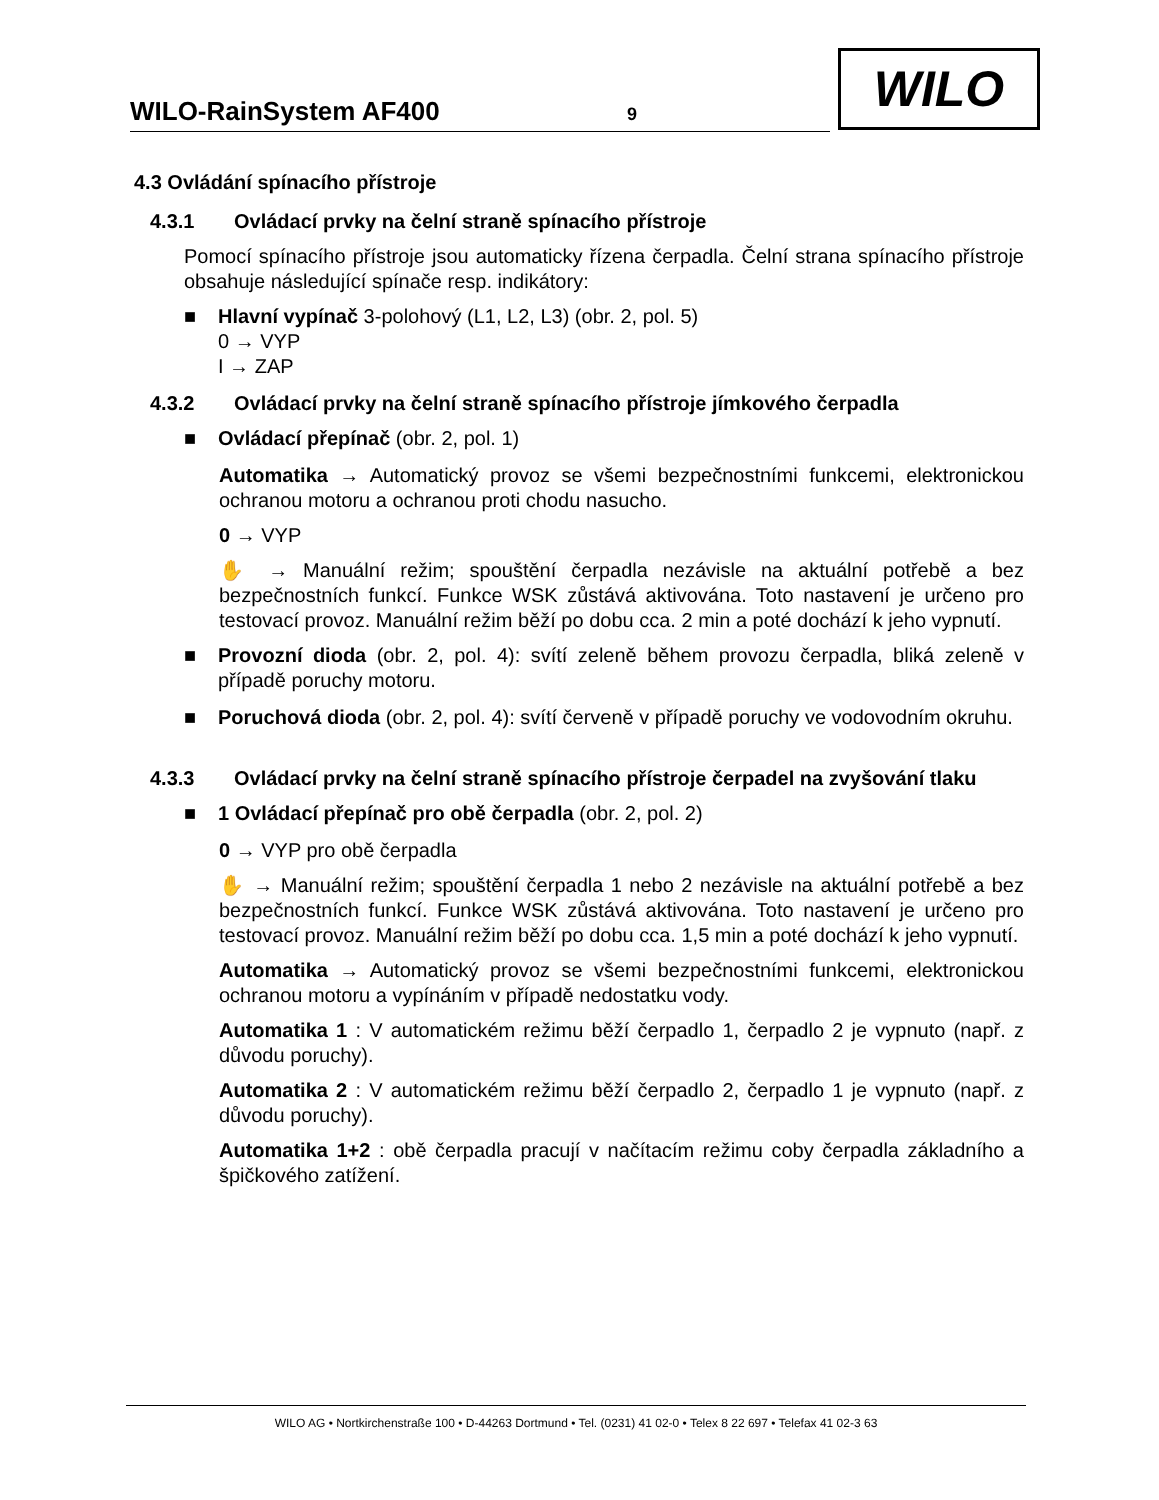WILO-RainSystem AF400 9
WILO
4.3 Ovládání spínacího přístroje
4.3.1 Ovládací prvky na čelní straně spínacího přístroje
Pomocí spínacího přístroje jsou automaticky řízena čerpadla. Čelní strana spínacího přístroje obsahuje následující spínače resp. indikátory:
■ Hlavní vypínač 3-polohový (L1, L2, L3) (obr. 2, pol. 5)
0 → VYP
I → ZAP
4.3.2 Ovládací prvky na čelní straně spínacího přístroje jímkového čerpadla
■ Ovládací přepínač (obr. 2, pol. 1)
Automatika → Automatický provoz se všemi bezpečnostními funkcemi, elektronickou ochranou motoru a ochranou proti chodu nasucho.
0 → VYP
✋ → Manuální režim; spouštění čerpadla nezávisle na aktuální potřebě a bez bezpečnostních funkcí. Funkce WSK zůstává aktivována. Toto nastavení je určeno pro testovací provoz. Manuální režim běží po dobu cca. 2 min a poté dochází k jeho vypnutí.
■ Provozní dioda (obr. 2, pol. 4): svítí zeleně během provozu čerpadla, bliká zeleně v případě poruchy motoru.
■ Poruchová dioda (obr. 2, pol. 4): svítí červeně v případě poruchy ve vodovodním okruhu.
4.3.3 Ovládací prvky na čelní straně spínacího přístroje čerpadel na zvyšování tlaku
■ 1 Ovládací přepínač pro obě čerpadla (obr. 2, pol. 2)
0 → VYP pro obě čerpadla
✋ → Manuální režim; spouštění čerpadla 1 nebo 2 nezávisle na aktuální potřebě a bez bezpečnostních funkcí. Funkce WSK zůstává aktivována. Toto nastavení je určeno pro testovací provoz. Manuální režim běží po dobu cca. 1,5 min a poté dochází k jeho vypnutí.
Automatika → Automatický provoz se všemi bezpečnostními funkcemi, elektronickou ochranou motoru a vypínáním v případě nedostatku vody.
Automatika 1 : V automatickém režimu běží čerpadlo 1, čerpadlo 2 je vypnuto (např. z důvodu poruchy).
Automatika 2 : V automatickém režimu běží čerpadlo 2, čerpadlo 1 je vypnuto (např. z důvodu poruchy).
Automatika 1+2 : obě čerpadla pracují v načítacím režimu coby čerpadla základního a špičkového zatížení.
WILO AG • Nortkirchenstraße 100 • D-44263 Dortmund • Tel. (0231) 41 02-0 • Telex 8 22 697 • Telefax 41 02-3 63